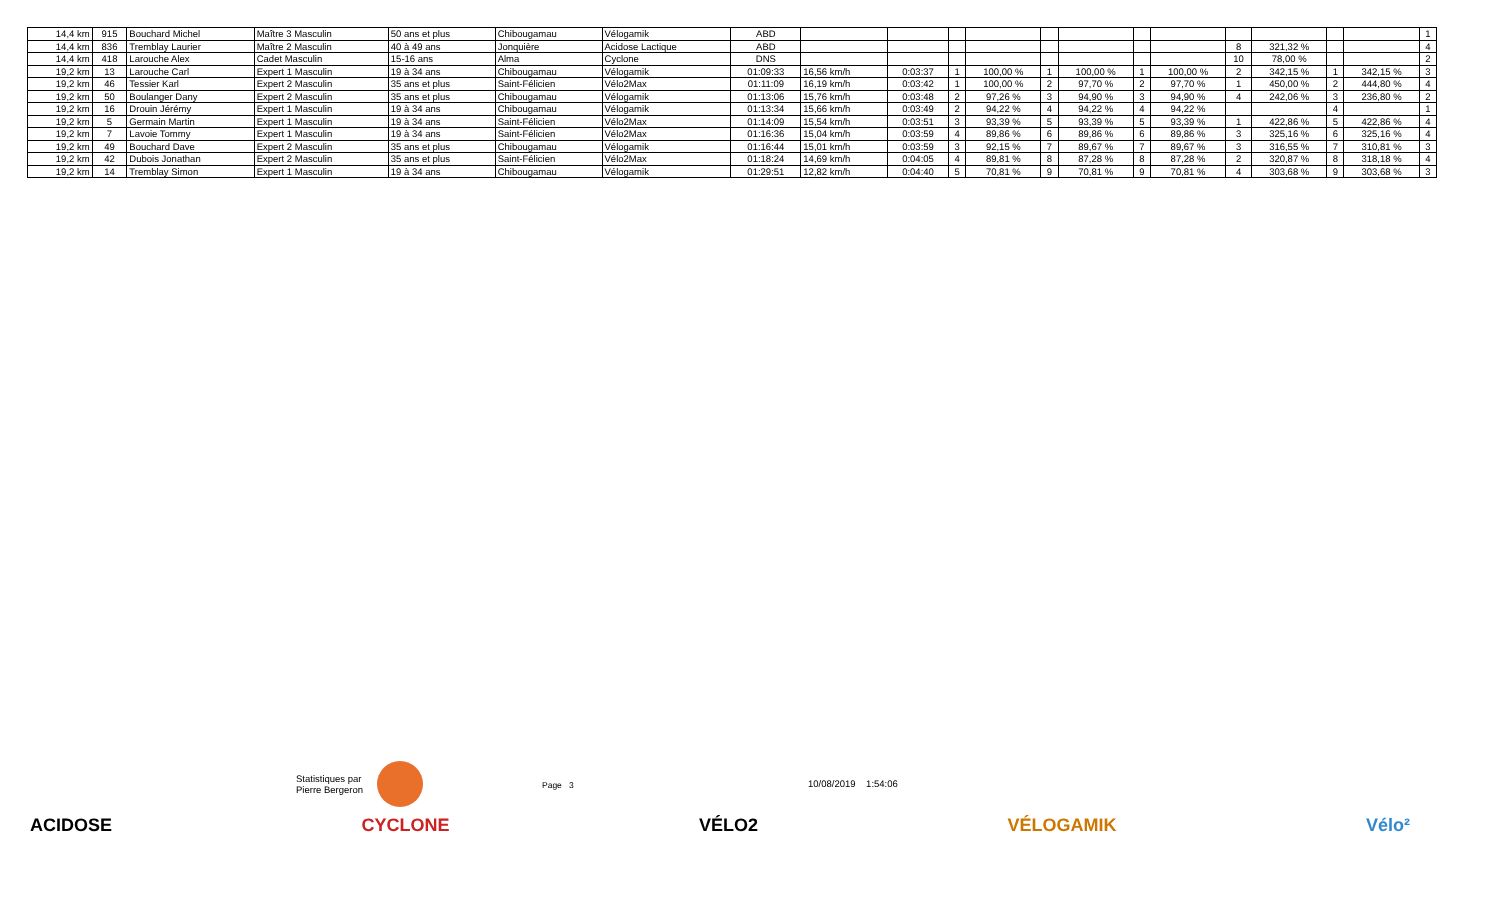| 14,4 km | 915 | Bouchard Michel | Maître 3 Masculin | 50 ans et plus | Chibougamau | Vélogamik | ABD | | | | | | | | | | | | | 1 |
| 14,4 km | 836 | Tremblay Laurier | Maître 2 Masculin | 40 à 49 ans | Jonquière | Acidose Lactique | ABD | | | | | | | | | 8 | 321,32 % | | | 4 |
| 14,4 km | 418 | Larouche Alex | Cadet Masculin | 15-16 ans | Alma | Cyclone | DNS | | | | | | | | | 10 | 78,00 % | | | 2 |
| 19,2 km | 13 | Larouche Carl | Expert 1 Masculin | 19 à 34 ans | Chibougamau | Vélogamik | 01:09:33 | 16,56 km/h | 0:03:37 | 1 | 100,00 % | 1 | 100,00 % | 1 | 100,00 % | 2 | 342,15 % | 1 | 342,15 % | 3 |
| 19,2 km | 46 | Tessier Karl | Expert 2 Masculin | 35 ans et plus | Saint-Félicien | Vélo2Max | 01:11:09 | 16,19 km/h | 0:03:42 | 1 | 100,00 % | 2 | 97,70 % | 2 | 97,70 % | 1 | 450,00 % | 2 | 444,80 % | 4 |
| 19,2 km | 50 | Boulanger Dany | Expert 2 Masculin | 35 ans et plus | Chibougamau | Vélogamik | 01:13:06 | 15,76 km/h | 0:03:48 | 2 | 97,26 % | 3 | 94,90 % | 3 | 94,90 % | 4 | 242,06 % | 3 | 236,80 % | 2 |
| 19,2 km | 16 | Drouin Jérémy | Expert 1 Masculin | 19 à 34 ans | Chibougamau | Vélogamik | 01:13:34 | 15,66 km/h | 0:03:49 | 2 | 94,22 % | 4 | 94,22 % | 4 | 94,22 % | | | 4 | | 1 |
| 19,2 km | 5 | Germain Martin | Expert 1 Masculin | 19 à 34 ans | Saint-Félicien | Vélo2Max | 01:14:09 | 15,54 km/h | 0:03:51 | 3 | 93,39 % | 5 | 93,39 % | 5 | 93,39 % | 1 | 422,86 % | 5 | 422,86 % | 4 |
| 19,2 km | 7 | Lavoie Tommy | Expert 1 Masculin | 19 à 34 ans | Saint-Félicien | Vélo2Max | 01:16:36 | 15,04 km/h | 0:03:59 | 4 | 89,86 % | 6 | 89,86 % | 6 | 89,86 % | 3 | 325,16 % | 6 | 325,16 % | 4 |
| 19,2 km | 49 | Bouchard Dave | Expert 2 Masculin | 35 ans et plus | Chibougamau | Vélogamik | 01:16:44 | 15,01 km/h | 0:03:59 | 3 | 92,15 % | 7 | 89,67 % | 7 | 89,67 % | 3 | 316,55 % | 7 | 310,81 % | 3 |
| 19,2 km | 42 | Dubois Jonathan | Expert 2 Masculin | 35 ans et plus | Saint-Félicien | Vélo2Max | 01:18:24 | 14,69 km/h | 0:04:05 | 4 | 89,81 % | 8 | 87,28 % | 8 | 87,28 % | 2 | 320,87 % | 8 | 318,18 % | 4 |
| 19,2 km | 14 | Tremblay Simon | Expert 1 Masculin | 19 à 34 ans | Chibougamau | Vélogamik | 01:29:51 | 12,82 km/h | 0:04:40 | 5 | 70,81 % | 9 | 70,81 % | 9 | 70,81 % | 4 | 303,68 % | 9 | 303,68 % | 3 |
Statistiques par
Pierre Bergeron
Page 3 10/08/2019 1:54:06
ACIDOSE CYCLONE VÉLO2 VÉLOGAMIK Vélo²